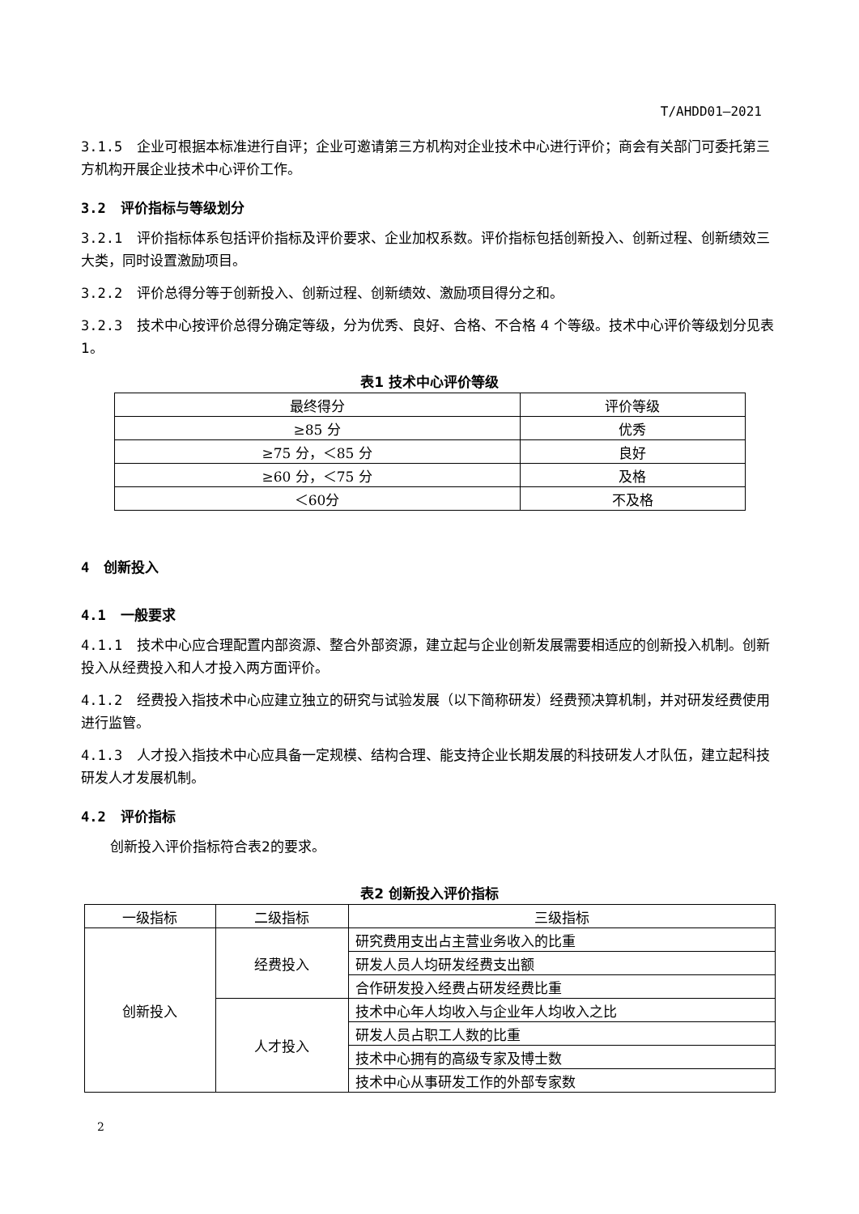T/AHDD01—2021
3.1.5 企业可根据本标准进行自评；企业可邀请第三方机构对企业技术中心进行评价；商会有关部门可委托第三方机构开展企业技术中心评价工作。
3.2 评价指标与等级划分
3.2.1 评价指标体系包括评价指标及评价要求、企业加权系数。评价指标包括创新投入、创新过程、创新绩效三大类，同时设置激励项目。
3.2.2 评价总得分等于创新投入、创新过程、创新绩效、激励项目得分之和。
3.2.3 技术中心按评价总得分确定等级，分为优秀、良好、合格、不合格 4 个等级。技术中心评价等级划分见表 1。
表1 技术中心评价等级
| 最终得分 | 评价等级 |
| --- | --- |
| ≥85 分 | 优秀 |
| ≥75 分，＜85 分 | 良好 |
| ≥60 分，＜75 分 | 及格 |
| ＜60分 | 不及格 |
4 创新投入
4.1 一般要求
4.1.1 技术中心应合理配置内部资源、整合外部资源，建立起与企业创新发展需要相适应的创新投入机制。创新投入从经费投入和人才投入两方面评价。
4.1.2 经费投入指技术中心应建立独立的研究与试验发展（以下简称研发）经费预决算机制，并对研发经费使用进行监管。
4.1.3 人才投入指技术中心应具备一定规模、结构合理、能支持企业长期发展的科技研发人才队伍，建立起科技研发人才发展机制。
4.2 评价指标
创新投入评价指标符合表2的要求。
表2 创新投入评价指标
| 一级指标 | 二级指标 | 三级指标 |
| --- | --- | --- |
| 创新投入 | 经费投入 | 研究费用支出占主营业务收入的比重 |
| | | 研发人员人均研发经费支出额 |
| | | 合作研发投入经费占研发经费比重 |
| | 人才投入 | 技术中心年人均收入与企业年人均收入之比 |
| | | 研发人员占职工人数的比重 |
| | | 技术中心拥有的高级专家及博士数 |
| | | 技术中心从事研发工作的外部专家数 |
2